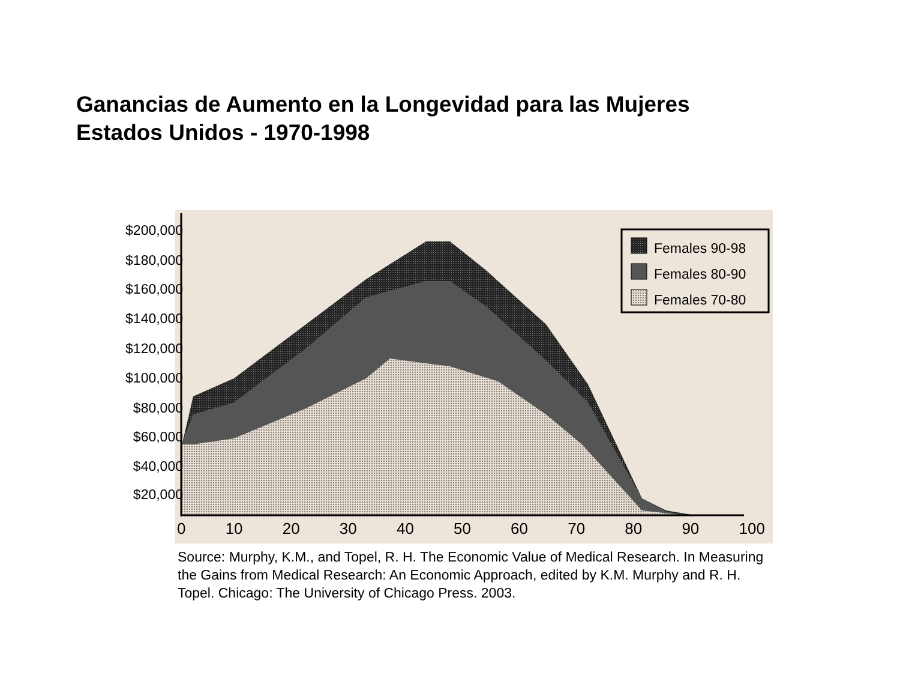Ganancias de Aumento en la Longevidad para las Mujeres
Estados Unidos - 1970-1998
Females 90-98
Females 80-90
Females 70-80
$200,000
$180,000
$160,000
$140,000
$120,000
$100,000
$80,000
$60,000
$40,000
$20,000
0 10 20 30 40 50 60 70 80 90 100
Source: Murphy, K.M., and Topel, R. H. The Economic Value of Medical Research. In Measuring the Gains from Medical Research: An Economic Approach, edited by K.M. Murphy and R. H. Topel. Chicago: The University of Chicago Press. 2003.